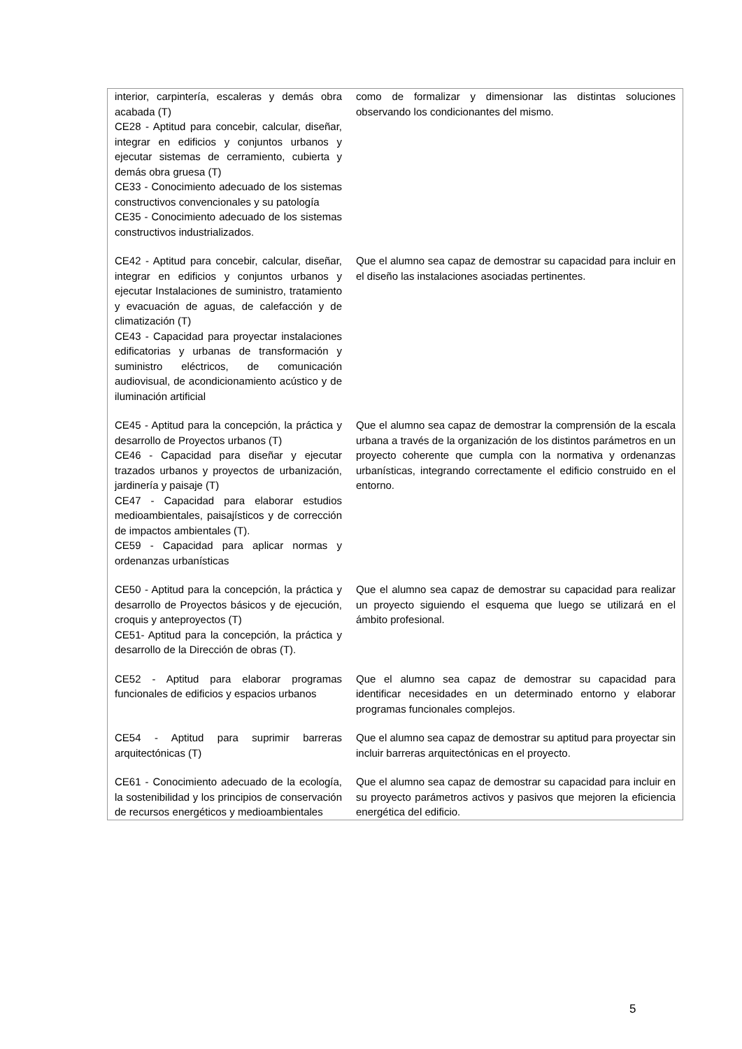| interior, carpintería, escaleras y demás obra acabada (T) CE28 - Aptitud para concebir, calcular, diseñar, integrar en edificios y conjuntos urbanos y ejecutar sistemas de cerramiento, cubierta y demás obra gruesa (T) CE33 - Conocimiento adecuado de los sistemas constructivos convencionales y su patología CE35 - Conocimiento adecuado de los sistemas constructivos industrializados. | como de formalizar y dimensionar las distintas soluciones observando los condicionantes del mismo. |
| CE42 - Aptitud para concebir, calcular, diseñar, integrar en edificios y conjuntos urbanos y ejecutar Instalaciones de suministro, tratamiento y evacuación de aguas, de calefacción y de climatización (T) CE43 - Capacidad para proyectar instalaciones edificatorias y urbanas de transformación y suministro eléctricos, de comunicación audiovisual, de acondicionamiento acústico y de iluminación artificial | Que el alumno sea capaz de demostrar su capacidad para incluir en el diseño las instalaciones asociadas pertinentes. |
| CE45 - Aptitud para la concepción, la práctica y desarrollo de Proyectos urbanos (T) CE46 - Capacidad para diseñar y ejecutar trazados urbanos y proyectos de urbanización, jardinería y paisaje (T) CE47 - Capacidad para elaborar estudios medioambientales, paisajísticos y de corrección de impactos ambientales (T). CE59 - Capacidad para aplicar normas y ordenanzas urbanísticas | Que el alumno sea capaz de demostrar la comprensión de la escala urbana a través de la organización de los distintos parámetros en un proyecto coherente que cumpla con la normativa y ordenanzas urbanísticas, integrando correctamente el edificio construido en el entorno. |
| CE50 - Aptitud para la concepción, la práctica y desarrollo de Proyectos básicos y de ejecución, croquis y anteproyectos (T) CE51- Aptitud para la concepción, la práctica y desarrollo de la Dirección de obras (T). | Que el alumno sea capaz de demostrar su capacidad para realizar un proyecto siguiendo el esquema que luego se utilizará en el ámbito profesional. |
| CE52 - Aptitud para elaborar programas funcionales de edificios y espacios urbanos | Que el alumno sea capaz de demostrar su capacidad para identificar necesidades en un determinado entorno y elaborar programas funcionales complejos. |
| CE54 - Aptitud para suprimir barreras arquitectónicas (T) | Que el alumno sea capaz de demostrar su aptitud para proyectar sin incluir barreras arquitectónicas en el proyecto. |
| CE61 - Conocimiento adecuado de la ecología, la sostenibilidad y los principios de conservación de recursos energéticos y medioambientales | Que el alumno sea capaz de demostrar su capacidad para incluir en su proyecto parámetros activos y pasivos que mejoren la eficiencia energética del edificio. |
5